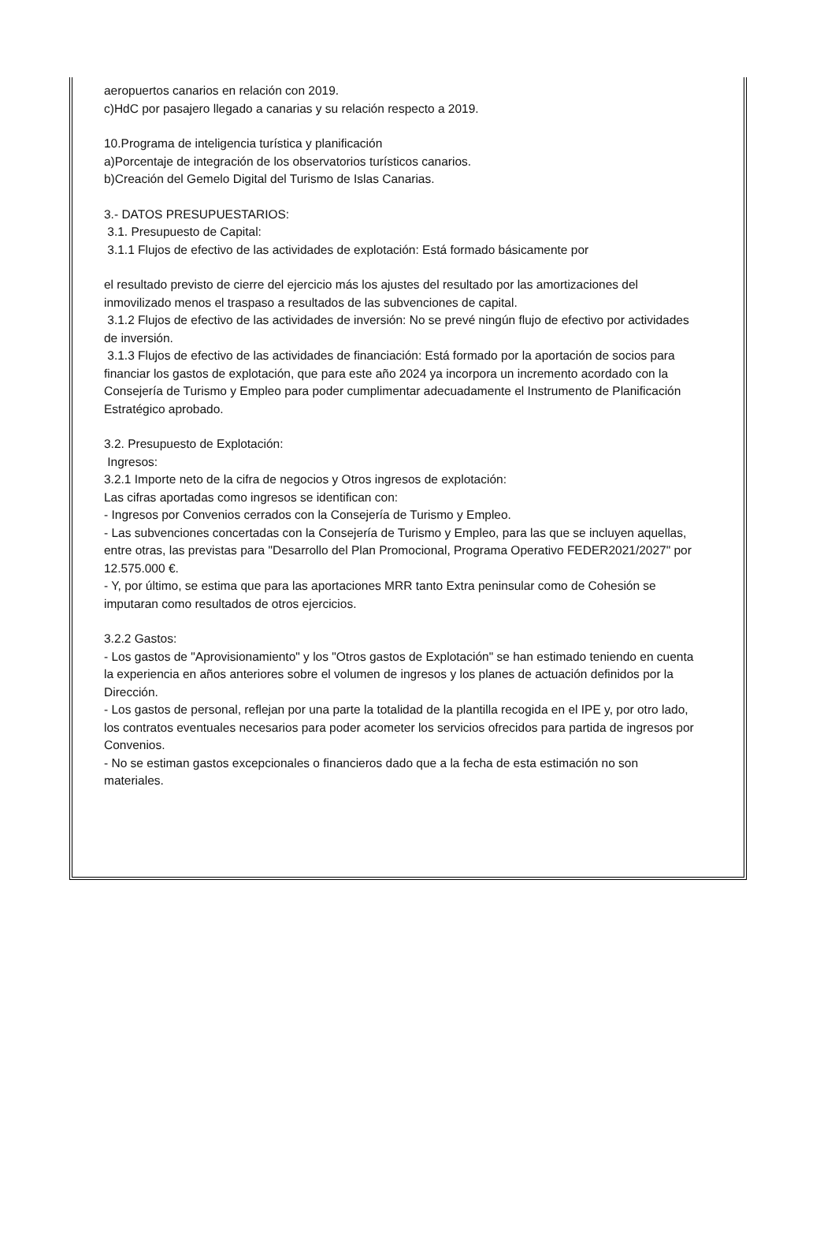aeropuertos canarios en relación con 2019.
c)HdC por pasajero llegado a canarias y su relación respecto a 2019.
10.Programa de inteligencia turística y planificación
a)Porcentaje de integración de los observatorios turísticos canarios.
b)Creación del Gemelo Digital del Turismo de Islas Canarias.
3.- DATOS PRESUPUESTARIOS:
3.1. Presupuesto de Capital:
3.1.1 Flujos de efectivo de las actividades de explotación: Está formado básicamente por
el resultado previsto de cierre del ejercicio más los ajustes del resultado por las amortizaciones del inmovilizado menos el traspaso a resultados de las subvenciones de capital.
3.1.2 Flujos de efectivo de las actividades de inversión: No se prevé ningún flujo de efectivo por actividades de inversión.
3.1.3 Flujos de efectivo de las actividades de financiación: Está formado por la aportación de socios para financiar los gastos de explotación, que para este año 2024 ya incorpora un incremento acordado con la Consejería de Turismo y Empleo para poder cumplimentar adecuadamente el Instrumento de Planificación Estratégico aprobado.
3.2. Presupuesto de Explotación:
Ingresos:
3.2.1 Importe neto de la cifra de negocios y Otros ingresos de explotación:
Las cifras aportadas como ingresos se identifican con:
- Ingresos por Convenios cerrados con la Consejería de Turismo y Empleo.
- Las subvenciones concertadas con la Consejería de Turismo y Empleo, para las que se incluyen aquellas, entre otras, las previstas para "Desarrollo del Plan Promocional, Programa Operativo FEDER2021/2027" por 12.575.000 €.
- Y, por último, se estima que para las aportaciones MRR tanto Extra peninsular como de Cohesión se imputaran como resultados de otros ejercicios.
3.2.2 Gastos:
- Los gastos de "Aprovisionamiento" y los "Otros gastos de Explotación" se han estimado teniendo en cuenta la experiencia en años anteriores sobre el volumen de ingresos y los planes de actuación definidos por la Dirección.
- Los gastos de personal, reflejan por una parte la totalidad de la plantilla recogida en el IPE y, por otro lado, los contratos eventuales necesarios para poder acometer los servicios ofrecidos para partida de ingresos por Convenios.
- No se estiman gastos excepcionales o financieros dado que a la fecha de esta estimación no son materiales.